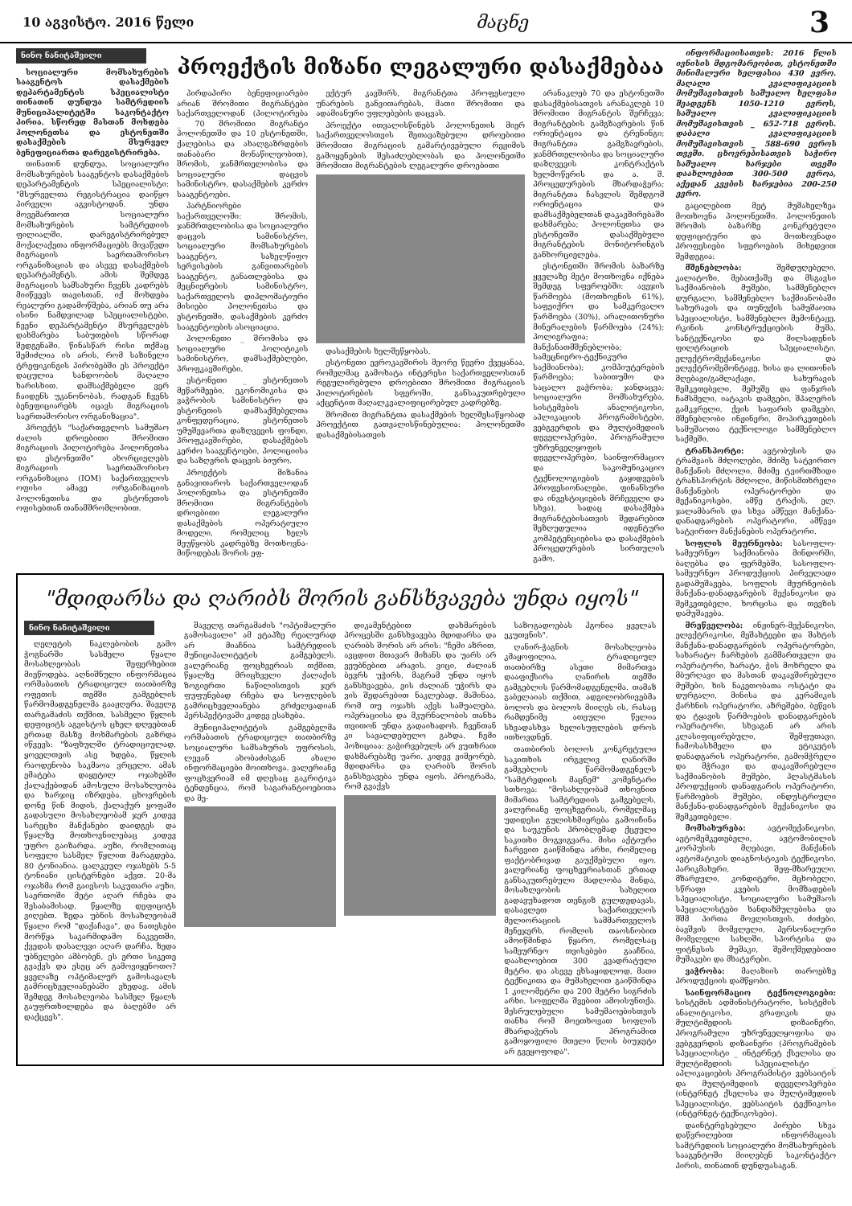10 აგვისტო. 2016 წელი მაცნე 3
ნინო ნანიტაშვილი
სოციალური მომსახურების სააგენტოს დასაქმების დეპარტამენტის სპეციალისტი თინათინ დუნდუა სამტრედიის მუნიციპალიტეტში საკონტაქტო პირია. სწორედ მასთან მოხდება პოლონეთსა და ესტონეთში დასაქმების მსურველ ბენეფიციართა დარეგისტრირება.
თინათინ დუნდუა, სოციალური მომსახურების სააგენტოს დასაქმების დეპარტამენტის სპეციალისტი: "მსურველთა რეგისტრაცია დაიწყო პირველი აგვისტოდან. უნდა მოვემართოთ სოციალური მომსახურების სამტრედიის ფილიალში. დარეგისტრირებულ მოქალაქეთა ინფორმაციებს მივაწვდი მიგრაციის საერთაშორისო ორგანიზაციას და ასევე დასაქმების დეპარტამენტს. ამის შემდეგ მიგრაციის სამსახური ჩვენს კადრებს მიიწვევს თავისთან, იქ მოხდება რეალური გადამოწმება, არიან თუ არა ისინი ნამდვილად სპეციალისტები. ჩვენი დეპარტამენტი მსურველებს დახმარება საბუთების სწორად შედგენაში. წინასწარ რისი თქმაც შემიძლია ის არის, რომ საზინელი ტრეფიკინგის პირობებში ეს პროექტი დაცულია სანდოობის მაღალი ხარისხით. დამსაქმებელი ვერ ჩაიდენს უკანონობას, რადგან ჩვენს ბენეფიციარებს იცავს მიგრაციის საერთაშორისო ორგანიზაცია".
პროექტს "საქართველოს სამუშაო ძალის დროებითი შრომითი მიგრაციის პილოტირება პოლონეთსა და ესტონეთში" ახორციელებს მიგრაციის საერთაშორისო ორგანიზაცია (IOM) საქართველოს ოფისი ამავე ორგანიზაციის პოლონეთისა და ესტონეთის ოფისებთან თანამშრომლობით.
პროექტის მიზანი ლეგალური დასაქმებაა
პირდაპირი ბენეფიციარები არიან შრომითი მიგრანტები საქართველოდან (პილოტირება _ 70 შრომითი მიგრანტი პოლონეთში და 10 ესტონეთში, ქალებისა და ახალგაზრდების თანაბარი მონაწილეობით), შრომის, ჯანმრთელობისა და სოციალური დაცვის სამინისტრო, დასაქმების კერძო სააგენტოები.
პარტნიორები საქართველოში: შრომის, ჯანმრთელობისა და სოციალური დაცვის სამინისტრო, სოციალური მომსახურების სააგენტო, სახელწიფო სერვისების განვითარების სააგენტო, განათლებისა და მეცნიერების სამინისტრო, საქართველოს დიპლომატიური მისიები პოლონეთსა და ესტონეთში, დასაქმების კერძო სააგენტოების ასოციაცია.
პოლონეთი _ შრომისა და სოციალური პოლიტიკის სამინისტრო, დამსაქმებლები, პროფკავშირები.
ესტონეთი _ ესტონეთის მეწარმეები, ეკონომიკისა და ვაჭრობის სამინისტრო და ესტონეთის დამსაქმებელთა კონფედერაცია, ესტონეთის უმუშევართა დაზღვევის ფონდი, პროფკავშირები, დასაქმების კერძო სააგენტოები, პოლიციისა და საზღვრის დაცვის ბიურო.
პროექტის მიზანია განავითაროს საქართველოდან პოლონეთსა და ესტონეთში შრომითი მიგრანტების დროებითი ლეგალური დასაქმების ოპერატიული მოდელი, რომელიც ხელს შეუწყობს კადრებზე მოთხოვნა-მიწოდებას შორის ეფ-
ექტურ კავშირს, მიგრანტთა პროფესიული უნარების განვითარებას, მათი შრომითი და ადამიანური უფლებების დაცვას.
პროექტი ითვალისწინებს პოლონეთის მიერ საქართველოსთვის შეთავაზებული დროებითი შრომითი მიგრაციის გამარტივებული რეჟიმის გამოყენების შესაძლებლობას და პოლონეთში შრომითი მიგრანტების ლეგალური დროებითი
დასაქმების ხელშეწყობას.
ესტონეთი ევროკავშირის მეორე წევრი ქვეყანაა, რომელმაც გამოხატა ინტერესი საქართველოსთან რეგულირებული დროებითი შრომითი მიგრაციის პილოტირების სფეროში, განსაკუთრებული აქცენტით მაღალკვალიფიცირებულ კადრებზე.
შრომით მიგრანტთა დასაქმების ხელშესაწყობად პროექტით გათვალისწინებულია: პოლონეთში დასაქმებისათვის
არანაკლებ 70 და ესტონეთში დასაქმებისათვის არანაკლებ 10 შრომითი მიგრანტის შერჩევა; მიგრანტების გამგზავრების წინ ორიენტაცია და ტრენინგი; მიგრანტთა გამგზავრების, ჯანმრთელობისა და სოციალური დაზღვევის კონტრაქტის ხელმოწერის და ა. შ. პროცედურების მხარდაჭერა; მიგრანტთა ჩასვლის შემდგომ ორიენტაცია და დამსაქმებელთან დაკავშირებაში დახმარება; პოლონეთსა და ესტონეთში დასაქმებული მიგრანტების მონიტორინგის განხორციელება.
ესტონეთში შრომის ბაზარზე ყველაზე მეტი მოთხოვნა იქნება შემდეგ სფეროებში: ავეჯის წარმოება (მოთხოვნის 61%), საფეიქრო და სამკერვალო წარმოება (30%), არალითონური მინერალების წარმოება (24%); პოლიგრაფია; მანქანათმშენებლობა; სამეცნიერო-ტექნიკური საქმიანობა); კომპიუტერების წარმოება; საბითუმო და საცალო ვაჭრობა; ჯანდაცვა; სოციალური მომსახურება, სისტემების ანალიტიკოსი, აპლიკაციის პროგრამისტები, ვებგვერდის და მულტიმედიის დეველოპერები, პროგრამული უზრუნველყოფის დეველოპერები, საინფორმაციო და საკომუნიკაციო ტექნოლოგიების გაყიდვების პროფესიონალები, ფინანსური და ინვესტიციების მრჩეველი და სხვა), სადაც დასაქმება მიგრანტებისათვის შედარებით შეზღუდულია იდენტური კომპეტენციებისა და დასაქმების პროცედურების სირთულის გამო.
"მდიდარსა და ღარიბს შორის განსხვავება უნდა იყოს"
ნინო ნანიტაშვილი
ღელეტის ნაკლებობის გამო ჭოგნარში სასმელი წყალი მოსახლეობას შეფერხებით მიეწოდება. აღნიშნული ინფორმაცია ორშაბათის ტრადიციულ თათბირზე ოფეთის თემში გამგებლის წარმომადგენელმა გააჟღერა. შაველგ თარგამაძის თქმით, სასმელი წყლის დეფიციტს აგვისტოს ცხელ დღეებთან ერთად მასზე მოხმარების გაზრდა იწვევს: "ზაფხულში ტრადიციულად, ყოველთვის ასე ხდება, წყლის რაოდენობა საკმაოა ვრცელი. ამას ემატება დაყეტილ ოჯახებში ქალაქებიდან ამოსული მოსახლეობა და ხარჯიც იზრდება. ცხოვრების დონე წინ მიდის, ქალაქურ ყოფაში გადასული მოსახლეობამ ჯერ კიდევ სარეცხი მანქანები დაიდგეს და წყალზე მოთხოვნილებაც კიდევ უფრო გაიზარდა. აუზი, რომლითაც სოფელი სასმელ წყლით მარაგდება, 80 ტონიანია. ცალკეულ ოჯახებს 5-5 ტონიანი ცისტერნები აქვთ. 20-მა ოჯახმა რომ გაივსოს საკუთარი აუზი, საერთოში მეტი აღარ რჩება და შესაბამისად, წყალზე დეფიციტს ვიღებთ. ზედა უბნის მოსახლეობამ წყალი რომ "დაქაჩავა", და ნათესები მორწყა საკარმიდამო ნაკვეთში, ქვედას დასალევი აღარ დარჩა. ზედა უბნელები ამბობენ, ეს ერთი სიკეთე გვაქვს და ესეც არ გამოვიყენოთო? ყველაზე ოპტიმალურ გამოსავალს გამრიცხველიანებაში ვხედავ. ამის შემდეგ მოსახლეობა სასმელ წყალს გაუფრთხილდება და ბაღებში არ დაქცევს".
შაველგ თარგამაძის "ოპტიმალური გამოსავალი" ამ ეტაპზე რეალურად არ მიაჩნია სამტრედიის მუნიციპალიტეტის გამგებელს. ვალერიანე ფოცხვერიას თქმით, წყალზე მრიცხველი ქალაქის ზოგიერთი ნაწილისთვის ჯერ ფუფუნებად რჩება და სოფლების გამრიცხველიანება გრძელვადიან პერსპექტივაში კიდევ ესახება.
მუნიციპალიტეტის გამგებელმა ორშაბათის ტრადიციულ თათბირზე სოციალური სამსახურის უფროსის, ლევან ახობაძისგან ახალი ინფორმაციები მოითხოვა. ვალერიანე ფოცხვერიამ იმ დღესაც გაკრიტიკა ტენდენცია, რომ საგარანტიოებითა და მე-
დიკამენტებით დახმარების პროცესში განსხვავება მდიდარსა და ღარიბს შორის არ არის: "ჩემი აზრით, ავცდით მთავარ მიზანს და უარს არ ვეუბნებით არავის. ვიცი, ძალიან ბევრს უჭირს, მაგრამ უნდა იყოს განსხვავება, ვის ძალიან უჭირს და ვის შედარებით ნაკლებად. მაშინაა, რომ თუ ოჯახს აქვს საშუალება, ოპერაციისა და მკურნალობის თანხა თვითონ უნდა გადაიხადოს. ჩვენთან კი სავალდებულო გახდა. ჩემი პოზიციაა: გაჭირვებულს არ ვუთხრათ დახმარებაზე უარი. კიდევ ვიმეორებ, მდიდარსა და ღარიბს შორის განსხვავება უნდა იყოს. პროგრამა, რომ გვაქვს
საზოგადოებას ჰგონია ყველას ეკუთვნის".
ღანირ-ჭაგნის მოსახლეობა კმაყოფილია, _ ტრადიციულ თათბირზე ასეთი მიმართვა დააფიქსირა ღანირის თემში გამგებლის წარმომადგენელმა. თამაზ გაბელაიას თქმით, ადგილობრივებმა ბოლოს და ბოლოს მიიღეს ის, რასაც რამდენიმე ათეული წელია სხვადასხვა ხელისუფლების დროს ითხოვდნენ.
თათბირის ბოლოს კონკრეტული საკითხის ირგვლივ ღანირში გამგებლის წარმომადგენელს "სამტრედიის მაცნემ" კომენტარი სთხოვა: "მოსახლეობამ თხოვნით მიმართა სამტრედიის გამგებელს, ვალერიანე ფოცხვერიას, რომელმაც უდიდესი გულისხმიერება გამოიჩინა და საუკუნის პრობლემად ქცეული საკითხი მოგვიგვარა. მისი აქტიური ჩარევით გაიწმინდა არხი, რომელიც ფაქტობრივად გაუქმებული იყო. ვალერიანე ფოცხვერიასთან ერთად განსაკუთრებული მადლობა მინდა, მოსახლეობის სახელით გადავუხადოთ თენგიზ გულდედავას, დასავლეთ საქართველოს მელიორაციის სამმართველოს მენეჯერს, რომლის თაოსნობით ამოიწმინდა წყარო, რომელსაც სამეურნეო თვისებები გააჩნია, დაახლოებით 300 კვადრატული მეტრი. და ასევე ეხსაყიდლოდ, მათი ტექნიკითა და მუშახელით გაიწმინდა 1 კილომეტრი და 200 მეტრი სიგრძის არხი. სოფელმა შვებით ამოისუნთქა. შესრულებული სამუშაოებისთვის თანხა რომ მოეთხოვათ სოფლის მხარდაჭერის პროგრამით გამოყოფილი მთელი წლის ბიუჯეტი არ გვეყოფოდა".
ინფორმაციისათვის: 2016 წლის ივნისის მდგომარეობით, ესტონეთში მინიმალური ხელფასია 430 ევრო. მაღალი კვალიფიკაციის მომუშავისთვის საშუალო ხელფასი შეადგენს 1050-1210 ევროს, საშუალო კვალიფიკაციის მომუშავისთვის _ 652-718 ევროს. დაბალი კვალიფიკაციის მომუშავისთვის _ 588-690 ევროს თვეში. ცხოვრებისათვის საჭირო საშუალო ხარჯები თვეში დაახლოებით 300-500 ევროა, აქედან კვების ხარჯებია 200-250 ევრო.
გაცილებით მეტ მუშახელზეა მოთხოვნა პოლონეთში. პოლონეთის შრომის ბაზარზე კონკრეტული დეფიციტური და მოთხოვნადი პროფესიები სფეროების მიხედვით შემდეგია:
მშენებლობა: შემდუღებელი, კალატოზი, მებათქაშე და მსგავსი საქმიანობის მუშები, სამშენებლო დურგალი, სამშენებლო საქმიანობაში სახურავის და თუნუქის სამუშაოთა სპეციალისტი, სამშენებლო მემონტაჟე, რკინის კონსტრუქციების მუშა, სანტექნიკოსი და მილსადენის ფილტრაციის სპეციალისტი, ელექტრომექანიკოსი და ელექტრომემონტაჟე, ხისა და ლითონის მღებავი/გამლაქავი, სახურავის შემკეთებელი, მეშუშე და ფანჯრის ჩამსმელი, იატაკის დამგები, შპალერის გამკვრელი, ქვის საფარის დამგები, მშენებლობი ინჟინერი, მოპირკეთების სამუშაოთა ტექნოლოგი სამშენებლო საქმეში.
ტრანსპორტი: ავტობუსის და ტრამვაის მძღოლები, მძიმე სატვირთო მანქანის მძღოლი, მძიმე ტვირთმზიდი ტრანსპორტის მძღოლი, მიწისმთხრელი მანქანების ოპერატორები და მექანიკოსები, ამწე ტრაქის, ელ. ჯალამბარის და სხვა ამწევი მანქანა-დანადგარების ოპერატორი, ამწევი სატვირთო მანქანების ოპერატორი.
სოფლის მეურნეობა: სასოფლო-სამეურნეო საქმიანობა მინდორში, ბაღებსა და ფერმებში, სასოფლო-სამეურნეო პროდუქციის პირველადი გადამუშავება, სოფლის მეურნეობის მანქანა-დანადგარების მექანიკოსი და შემკეთებელი, ხორცისა და თევზის დამუშავება.
მრეწველობა: ინჟინერ-მექანიკოსი, ელექტრიკოსი, მეშახტეები და შახტის მანქანა-დანადგარების ოპერატორები, სახარატო ჩარხების გამმართველი და ოპერატორი, ხარატი, ჭის მოხრელი და მბურღავი და მასთან დაკავშირებული მუშები, ხის ნაკეთობათა ოსტატი და დურგალი, მინისა და კერამიკის ქარხნის ოპერატორი, აზრეშები, ბეწვის და ტყავის წარმოების დანადგარების ოპერატორი, სხვაგან არ არის კლასიფიცირებული, შემფუთავი, ჩამოსასხმელი და ეტიკეტის დანადგარის ოპერატორი, გამომჭრელი და მჭრავი და დაკავშირებული საქმიანობის მუშები, პლასტმასის პროდუქციის დანადგარის ოპერატორი, წარმოების მუშები, ინდუსტრიული მანქანა-დანადგარების მექანიკოსი და შემკეთებელი.
მომსახურება: ავტომექანიკოსი, ავტომემკეთებელი, ავტომობილის კორპუსის მღებავი, მანქანის ავტომატიკის დიაგნოსტიკის ტექნიკოსი, პარიკმახერი, შეფ-მზარეული, მზარეული, კონდიტერი, მცხობელი, სწრაფი კვების მომზადების სპეციალისტი, სოციალური სამუშაოს სპეციალისტები ხანდაზმულებისა და შშმ პირთა მოვლისთვის, ძიძები, ბავშვის მომვლელი, პერსონალური მომვლელი სახლში, სპორტისა და ფიტნესის მუშაკი, შემოქმედებითი მუშაკები და მხატვრები.
ვაჭრობა: მაღაზიის თაროებზე პროდუქციის დამწყობი.
საინფორმაციო ტექნოლოგიები: სისტემის ადმინისტრატორი, სისტემის ანალიტიკოსი, გრაფიკის და მულტიმედიის დიზაინერი, პროგრამული უზრუნველყოფისა და ვებგვერდის დიზაინერი (პროგრამების სპეციალისტი _ ინტერნეტ ქსელისა და მულტიმედიის სპეციალისტი _ აპლიკაციების პროგრამისტი ვებსაიტის და მულტიმედიის დეველოპერები (ინტერნეტ ქსელისა და მულტიმედიის სპეციალისტი, ვებსაიტის ტექნიკოსი (ინტერნეტ-ტექნიკოსები).
დაინტერესებული პირები სხვა დაწვრილებით ინფორმაციას სამტრედიის სოციალური მომსახურების სააგენტოში მიიღებენ საკონტაქტო პირის, თინათინ დუნდუასაგან.